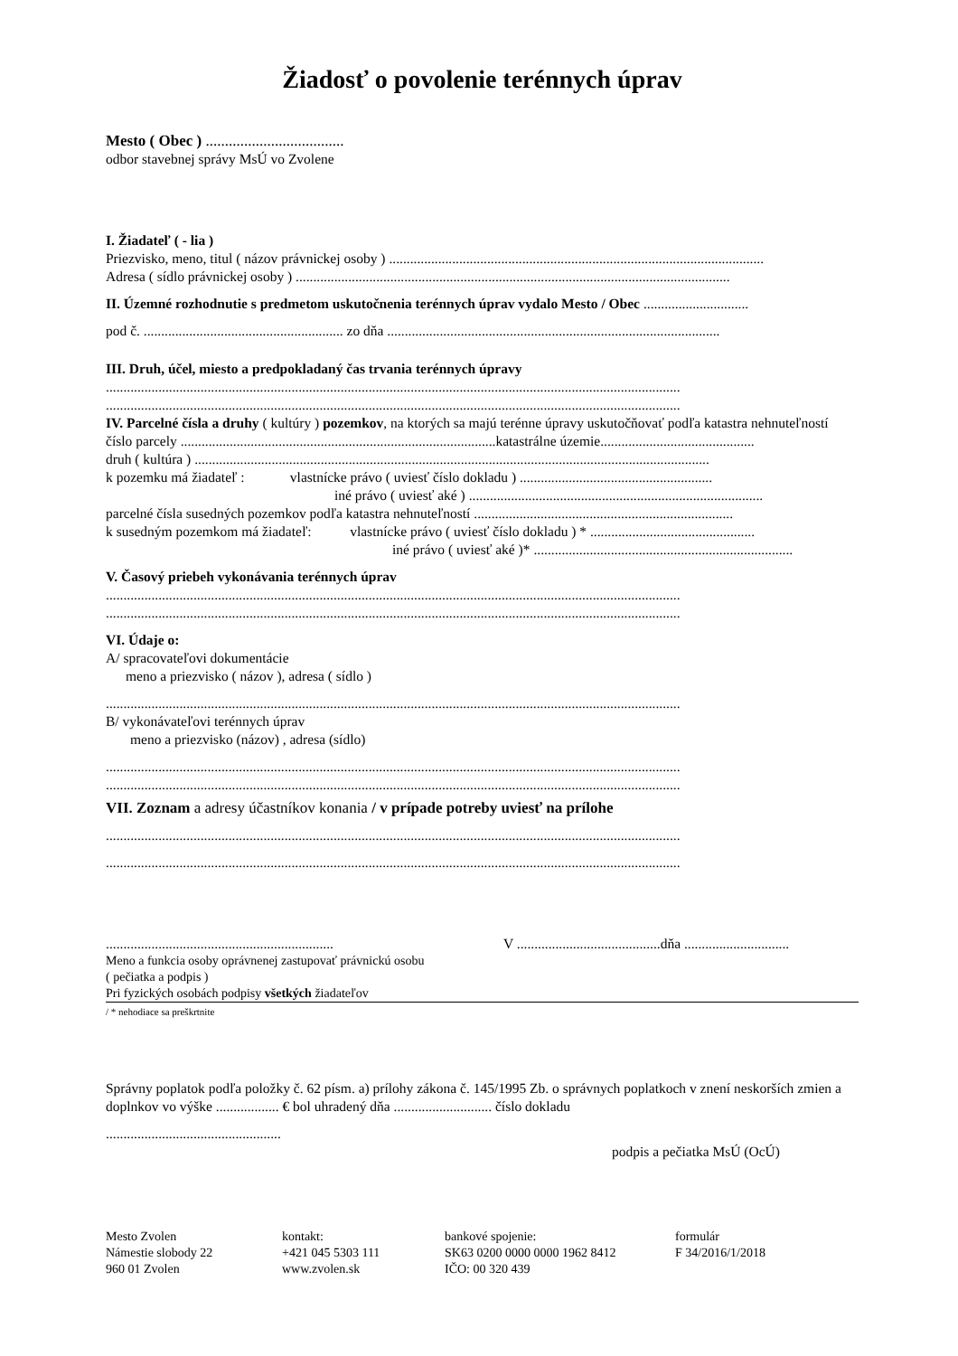Žiadosť o povolenie terénnych úprav
Mesto ( Obec ) ....................................
odbor stavebnej správy MsÚ vo Zvolene
I. Žiadateľ ( - lia )
Priezvisko, meno, titul ( názov právnickej osoby ) ...........................................................................................................
Adresa ( sídlo právnickej osoby ) ............................................................................................................................
II. Územné rozhodnutie s predmetom uskutočnenia terénnych úprav vydalo Mesto / Obec ..............................
pod č. ......................................................... zo dňa ...............................................................................................
III. Druh, účel, miesto a predpokladaný čas trvania terénnych úpravy
....................................................................................................................................................................
....................................................................................................................................................................
IV. Parcelné čísla a druhy ( kultúry ) pozemkov, na ktorých sa majú terénne úpravy uskutočňovať podľa katastra nehnuteľností
číslo parcely ..........................................................................................katastrálne územie............................................
druh ( kultúra ) ...................................................................................................................................................
k pozemku má žiadateľ : vlastnícke právo ( uviesť číslo dokladu ) .......................................................
iné právo ( uviesť aké ) ....................................................................................
parcelné čísla susedných pozemkov podľa katastra nehnuteľností ..........................................................................
k susedným pozemkom má žiadateľ: vlastnícke právo ( uviesť číslo dokladu ) * ...............................................
iné právo ( uviesť aké )* ..........................................................................
V. Časový priebeh vykonávania terénnych úprav
....................................................................................................................................................................
....................................................................................................................................................................
VI. Údaje o:
A/ spracovateľovi dokumentácie
meno a priezvisko ( názov ), adresa ( sídlo )
....................................................................................................................................................................
B/ vykonávateľovi terénnych úprav
meno a priezvisko (názov) , adresa (sídlo)
....................................................................................................................................................................
....................................................................................................................................................................
VII. Zoznam a adresy účastníkov konania / v prípade potreby uviesť na prílohe
....................................................................................................................................................................
....................................................................................................................................................................
................................................................. V .........................................dňa ..............................
Meno a funkcia osoby oprávnenej zastupovať právnickú osobu
( pečiatka a podpis )
Pri fyzických osobách podpisy všetkých žiadateľov
/ * nehodiace sa preškrtnite
Správny poplatok podľa položky č. 62 písm. a) prílohy zákona č. 145/1995 Zb. o správnych poplatkoch v znení neskorších zmien a doplnkov vo výške .................. € bol uhradený dňa ............................ číslo dokladu
..................................................
podpis a pečiatka MsÚ (OcÚ)
Mesto Zvolen
Námestie slobody 22
960 01 Zvolen
kontakt:
+421 045 5303 111
www.zvolen.sk
bankové spojenie:
SK63 0200 0000 0000 1962 8412
IČO: 00 320 439
formulár
F 34/2016/1/2018